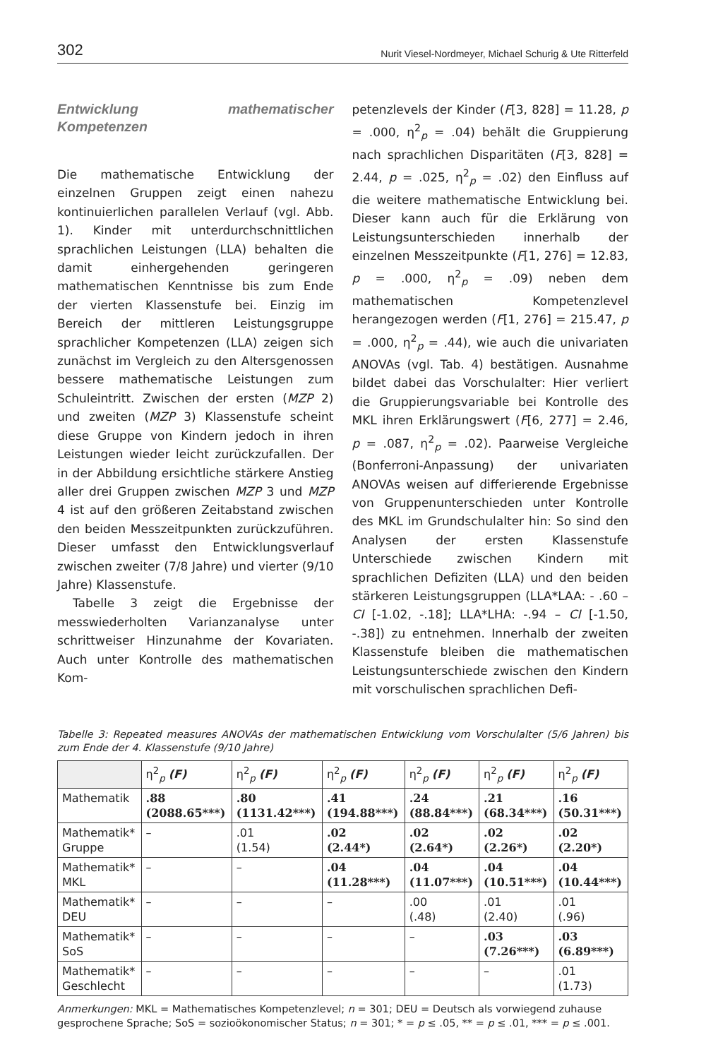302 Nurit Viesel-Nordmeyer, Michael Schurig & Ute Ritterfeld
Entwicklung mathematischer Kompetenzen
Die mathematische Entwicklung der einzelnen Gruppen zeigt einen nahezu kontinuierlichen parallelen Verlauf (vgl. Abb. 1). Kinder mit unterdurchschnittlichen sprachlichen Leistungen (LLA) behalten die damit einhergehenden geringeren mathematischen Kenntnisse bis zum Ende der vierten Klassenstufe bei. Einzig im Bereich der mittleren Leistungsgruppe sprachlicher Kompetenzen (LLA) zeigen sich zunächst im Vergleich zu den Altersgenossen bessere mathematische Leistungen zum Schuleintritt. Zwischen der ersten (MZP 2) und zweiten (MZP 3) Klassenstufe scheint diese Gruppe von Kindern jedoch in ihren Leistungen wieder leicht zurückzufallen. Der in der Abbildung ersichtliche stärkere Anstieg aller drei Gruppen zwischen MZP 3 und MZP 4 ist auf den größeren Zeitabstand zwischen den beiden Messzeitpunkten zurückzuführen. Dieser umfasst den Entwicklungsverlauf zwischen zweiter (7/8 Jahre) und vierter (9/10 Jahre) Klassenstufe.
Tabelle 3 zeigt die Ergebnisse der messwiederholten Varianzanalyse unter schrittweiser Hinzunahme der Kovariaten. Auch unter Kontrolle des mathematischen Kom-
petenzlevels der Kinder (F[3, 828] = 11.28, p = .000, η<sup>2</sup><sub>p</sub> = .04) behält die Gruppierung nach sprachlichen Disparitäten (F[3, 828] = 2.44, p = .025, η<sup>2</sup><sub>p</sub> = .02) den Einfluss auf die weitere mathematische Entwicklung bei. Dieser kann auch für die Erklärung von Leistungsunterschieden innerhalb der einzelnen Messzeitpunkte (F[1, 276] = 12.83, p = .000, η<sup>2</sup><sub>p</sub> = .09) neben dem mathematischen Kompetenzlevel herangezogen werden (F[1, 276] = 215.47, p = .000, η<sup>2</sup><sub>p</sub> = .44), wie auch die univariaten ANOVAs (vgl. Tab. 4) bestätigen. Ausnahme bildet dabei das Vorschulalter: Hier verliert die Gruppierungsvariable bei Kontrolle des MKL ihren Erklärungswert (F[6, 277] = 2.46, p = .087, η<sup>2</sup><sub>p</sub> = .02). Paarweise Vergleiche (Bonferroni-Anpassung) der univariaten ANOVAs weisen auf differierende Ergebnisse von Gruppenunterschieden unter Kontrolle des MKL im Grundschulalter hin: So sind den Analysen der ersten Klassenstufe Unterschiede zwischen Kindern mit sprachlichen Defiziten (LLA) und den beiden stärkeren Leistungsgruppen (LLA*LAA: - .60 – CI [-1.02, -.18]; LLA*LHA: -.94 – CI [-1.50, -.38]) zu entnehmen. Innerhalb der zweiten Klassenstufe bleiben die mathematischen Leistungsunterschiede zwischen den Kindern mit vorschulischen sprachlichen Defi-
Tabelle 3: Repeated measures ANOVAs der mathematischen Entwicklung vom Vorschulalter (5/6 Jahren) bis zum Ende der 4. Klassenstufe (9/10 Jahre)
| | η<sup>2</sup><sub>p</sub> (F) | η<sup>2</sup><sub>p</sub> (F) | η<sup>2</sup><sub>p</sub> (F) | η<sup>2</sup><sub>p</sub> (F) | η<sup>2</sup><sub>p</sub> (F) | η<sup>2</sup><sub>p</sub> (F) |
| --- | --- | --- | --- | --- | --- | --- |
| Mathematik | .88 (2088.65***) | .80 (1131.42***) | .41 (194.88***) | .24 (88.84***) | .21 (68.34***) | .16 (50.31***) |
| Mathematik* Gruppe | – | .01 (1.54) | .02 (2.44*) | .02 (2.64*) | .02 (2.26*) | .02 (2.20*) |
| Mathematik* MKL | – | – | .04 (11.28***) | .04 (11.07***) | .04 (10.51***) | .04 (10.44***) |
| Mathematik* DEU | – | – | – | .00 (.48) | .01 (2.40) | .01 (.96) |
| Mathematik* SoS | – | – | – | – | .03 (7.26***) | .03 (6.89***) |
| Mathematik* Geschlecht | – | – | – | – | – | .01 (1.73) |
Anmerkungen: MKL = Mathematisches Kompetenzlevel; n = 301; DEU = Deutsch als vorwiegend zuhause gesprochene Sprache; SoS = sozioökonomischer Status; n = 301; * = p ≤ .05, ** = p ≤ .01, *** = p ≤ .001.